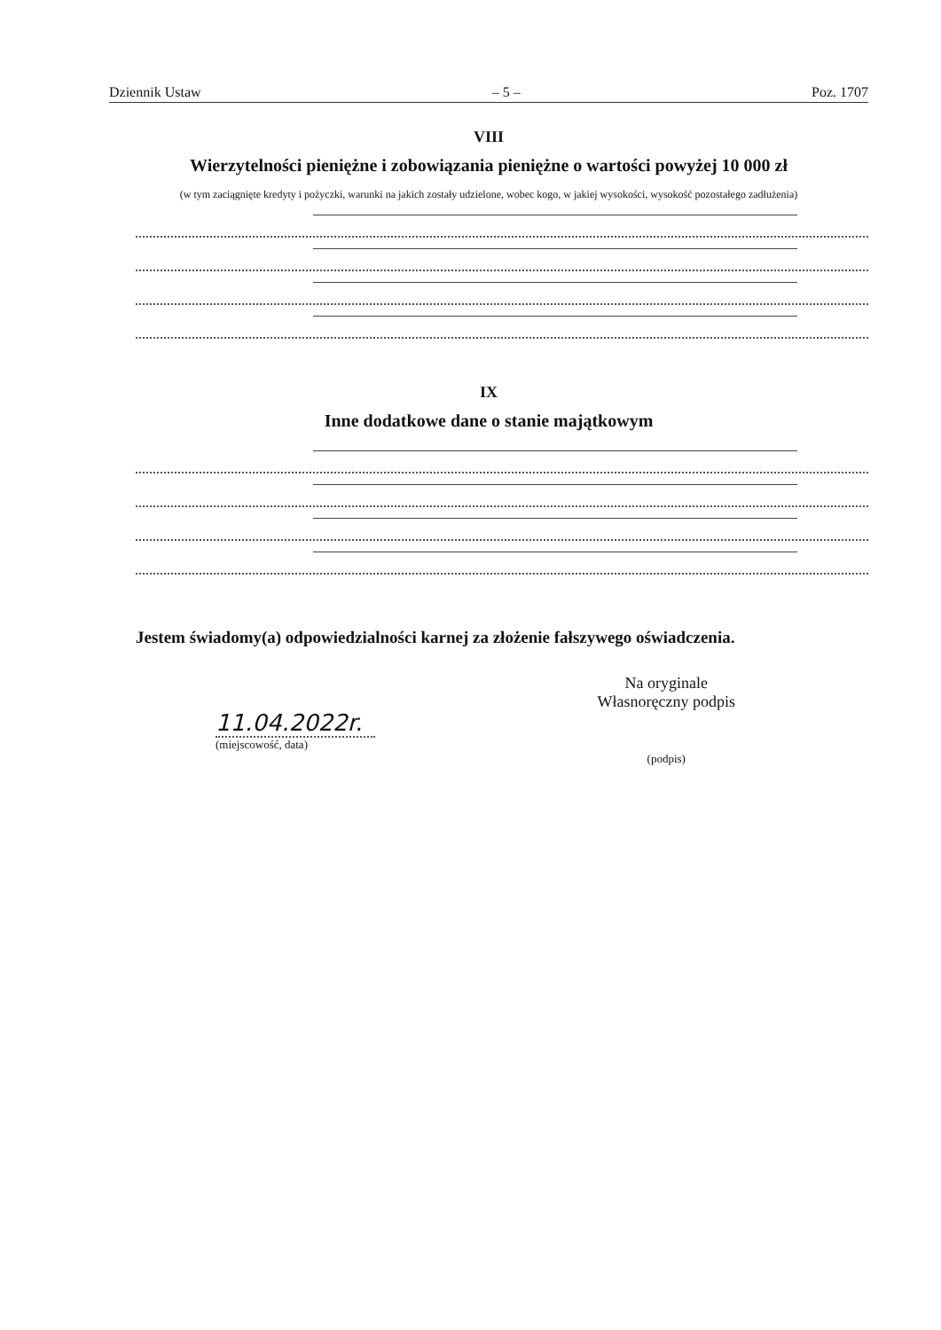Dziennik Ustaw – 5 – Poz. 1707
VIII
Wierzytelności pieniężne i zobowiązania pieniężne o wartości powyżej 10 000 zł
(w tym zaciągnięte kredyty i pożyczki, warunki na jakich zostały udzielone, wobec kogo, w jakiej wysokości, wysokość pozostałego zadłużenia)
IX
Inne dodatkowe dane o stanie majątkowym
Jestem świadomy(a) odpowiedzialności karnej za złożenie fałszywego oświadczenia.
11.04.2022r.
(miejscowość, data)
Na oryginale
Własnoręczny podpis
(podpis)